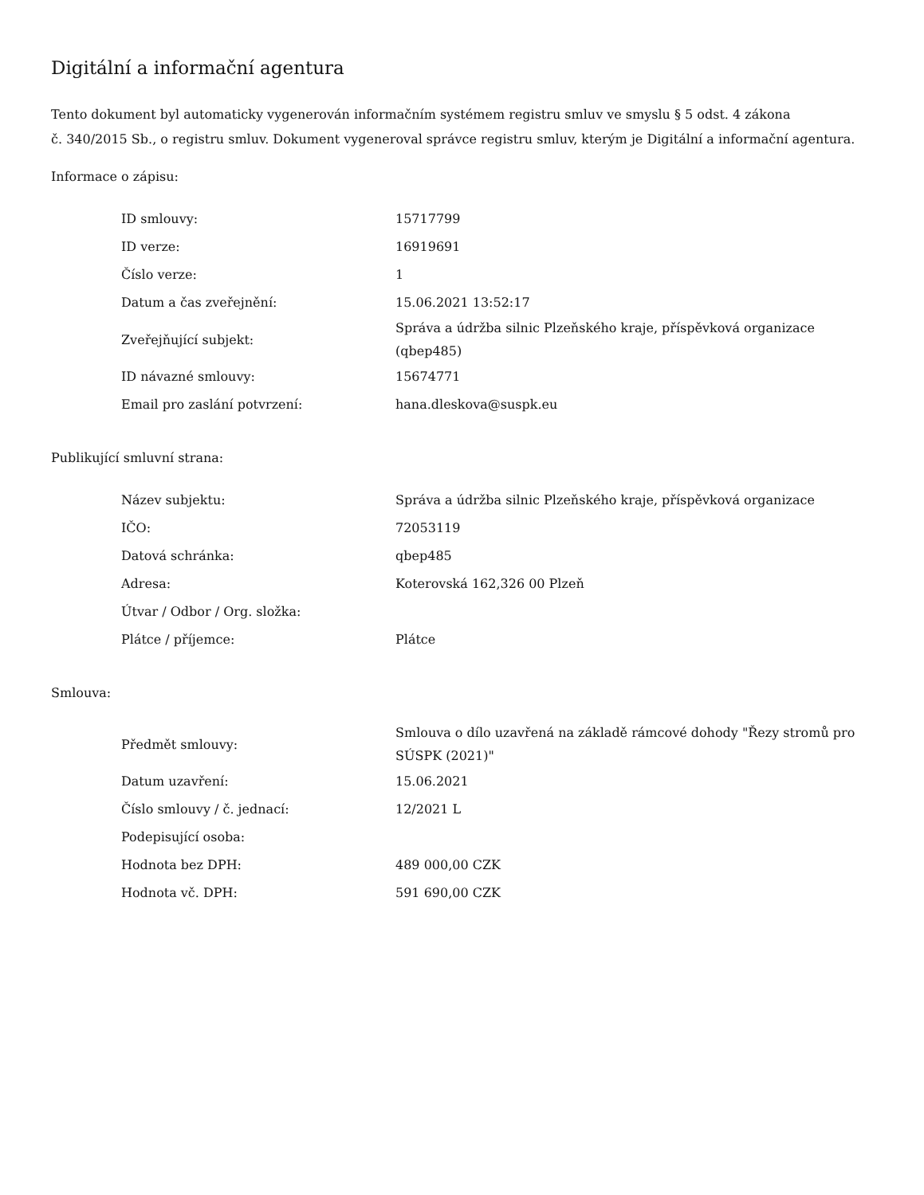Digitální a informační agentura
Tento dokument byl automaticky vygenerován informačním systémem registru smluv ve smyslu § 5 odst. 4 zákona
č. 340/2015 Sb., o registru smluv. Dokument vygeneroval správce registru smluv, kterým je Digitální a informační agentura.
Informace o zápisu:
| ID smlouvy: | 15717799 |
| ID verze: | 16919691 |
| Číslo verze: | 1 |
| Datum a čas zveřejnění: | 15.06.2021 13:52:17 |
| Zveřejňující subjekt: | Správa a údržba silnic Plzeňského kraje, příspěvková organizace (qbep485) |
| ID návazné smlouvy: | 15674771 |
| Email pro zaslání potvrzení: | hana.dleskova@suspk.eu |
Publikující smluvní strana:
| Název subjektu: | Správa a údržba silnic Plzeňského kraje, příspěvková organizace |
| IČO: | 72053119 |
| Datová schránka: | qbep485 |
| Adresa: | Koterovská 162,326 00 Plzeň |
| Útvar / Odbor / Org. složka: | |
| Plátce / příjemce: | Plátce |
Smlouva:
| Předmět smlouvy: | Smlouva o dílo uzavřená na základě rámcové dohody "Řezy stromů pro SÚSPK (2021)" |
| Datum uzavření: | 15.06.2021 |
| Číslo smlouvy / č. jednací: | 12/2021 L |
| Podepisující osoba: | |
| Hodnota bez DPH: | 489 000,00 CZK |
| Hodnota vč. DPH: | 591 690,00 CZK |